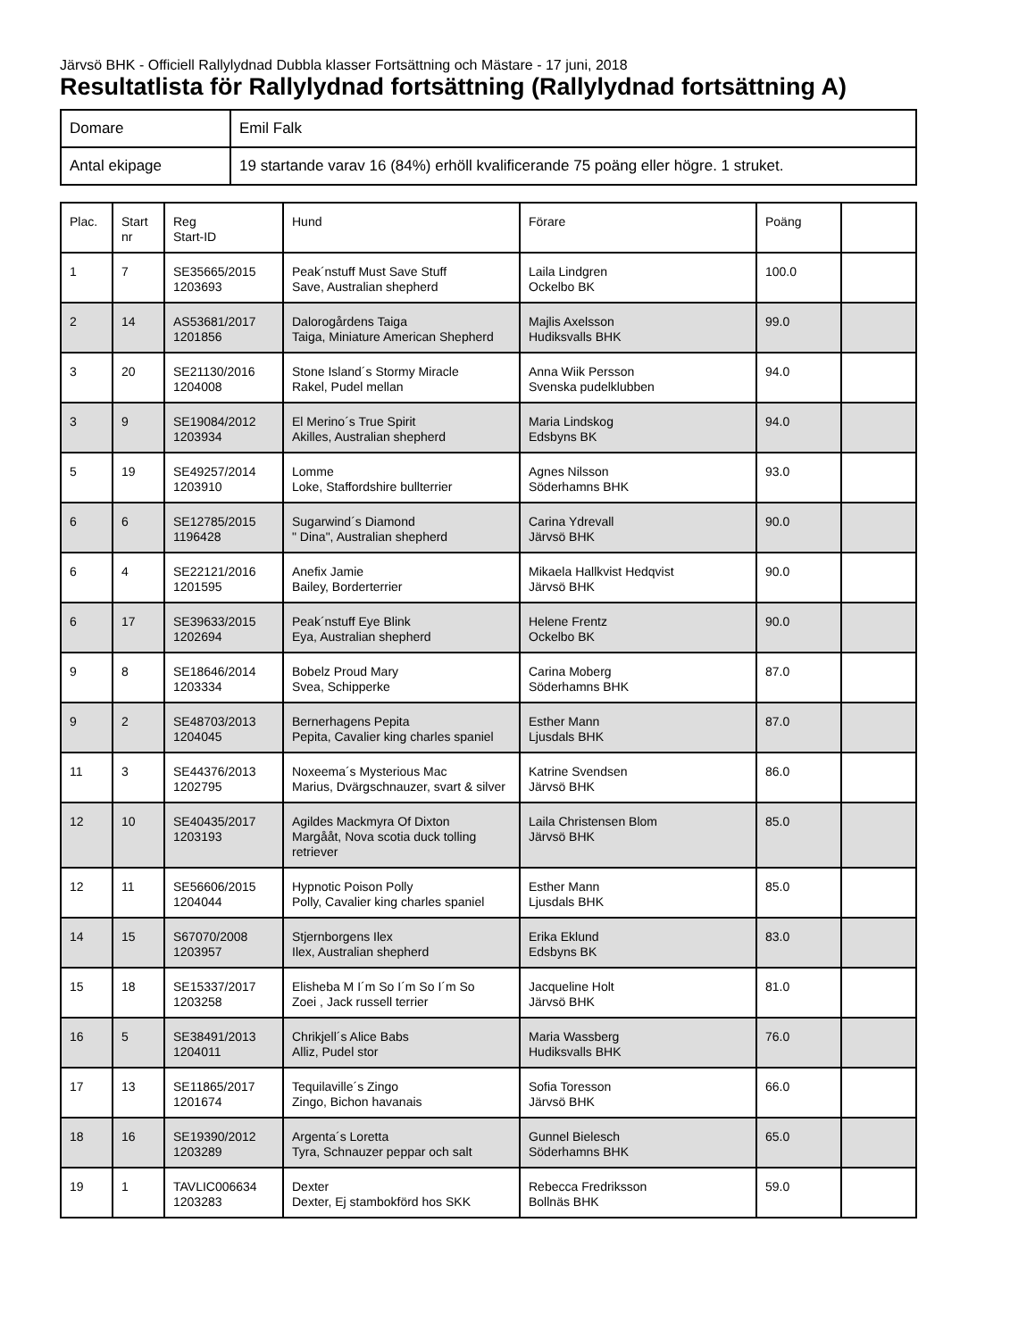Järvsö BHK - Officiell Rallylydnad Dubbla klasser Fortsättning och Mästare - 17 juni, 2018
Resultatlista för Rallylydnad fortsättning (Rallylydnad fortsättning A)
| Domare | Emil Falk |
| Antal ekipage | 19 startande varav 16 (84%) erhöll kvalificerande 75 poäng eller högre. 1 struket. |
| Plac. | Start nr | Reg Start-ID | Hund | Förare | Poäng | |
| --- | --- | --- | --- | --- | --- | --- |
| 1 | 7 | SE35665/2015 1203693 | Peak´nstuff Must Save Stuff Save, Australian shepherd | Laila Lindgren Ockelbo BK | 100.0 | |
| 2 | 14 | AS53681/2017 1201856 | Dalorogårdens Taiga Taiga, Miniature American Shepherd | Majlis Axelsson Hudiksvalls BHK | 99.0 | |
| 3 | 20 | SE21130/2016 1204008 | Stone Island´s Stormy Miracle Rakel, Pudel mellan | Anna Wiik Persson Svenska pudelklubben | 94.0 | |
| 3 | 9 | SE19084/2012 1203934 | El Merino´s True Spirit Akilles, Australian shepherd | Maria Lindskog Edsbyns BK | 94.0 | |
| 5 | 19 | SE49257/2014 1203910 | Lomme Loke, Staffordshire bullterrier | Agnes Nilsson Söderhamns BHK | 93.0 | |
| 6 | 6 | SE12785/2015 1196428 | Sugarwind´s Diamond " Dina", Australian shepherd | Carina Ydrevall Järvsö BHK | 90.0 | |
| 6 | 4 | SE22121/2016 1201595 | Anefix Jamie Bailey, Borderterrier | Mikaela Hallkvist Hedqvist Järvsö BHK | 90.0 | |
| 6 | 17 | SE39633/2015 1202694 | Peak´nstuff Eye Blink Eya, Australian shepherd | Helene Frentz Ockelbo BK | 90.0 | |
| 9 | 8 | SE18646/2014 1203334 | Bobelz Proud Mary Svea, Schipperke | Carina Moberg Söderhamns BHK | 87.0 | |
| 9 | 2 | SE48703/2013 1204045 | Bernerhagens Pepita Pepita, Cavalier king charles spaniel | Esther Mann Ljusdals BHK | 87.0 | |
| 11 | 3 | SE44376/2013 1202795 | Noxeema´s Mysterious Mac Marius, Dvärgschnauzer, svart & silver | Katrine Svendsen Järvsö BHK | 86.0 | |
| 12 | 10 | SE40435/2017 1203193 | Agildes Mackmyra Of Dixton Margååt, Nova scotia duck tolling retriever | Laila Christensen Blom Järvsö BHK | 85.0 | |
| 12 | 11 | SE56606/2015 1204044 | Hypnotic Poison Polly Polly, Cavalier king charles spaniel | Esther Mann Ljusdals BHK | 85.0 | |
| 14 | 15 | S67070/2008 1203957 | Stjernborgens Ilex Ilex, Australian shepherd | Erika Eklund Edsbyns BK | 83.0 | |
| 15 | 18 | SE15337/2017 1203258 | Elisheba M I´m So I´m So I´m So Zoei , Jack russell terrier | Jacqueline Holt Järvsö BHK | 81.0 | |
| 16 | 5 | SE38491/2013 1204011 | Chrikjell´s Alice Babs Alliz, Pudel stor | Maria Wassberg Hudiksvalls BHK | 76.0 | |
| 17 | 13 | SE11865/2017 1201674 | Tequilaville´s Zingo Zingo, Bichon havanais | Sofia Toresson Järvsö BHK | 66.0 | |
| 18 | 16 | SE19390/2012 1203289 | Argenta´s Loretta Tyra, Schnauzer peppar och salt | Gunnel Bielesch Söderhamns BHK | 65.0 | |
| 19 | 1 | TAVLIC006634 1203283 | Dexter Dexter, Ej stambokförd hos SKK | Rebecca Fredriksson Bollnäs BHK | 59.0 | |